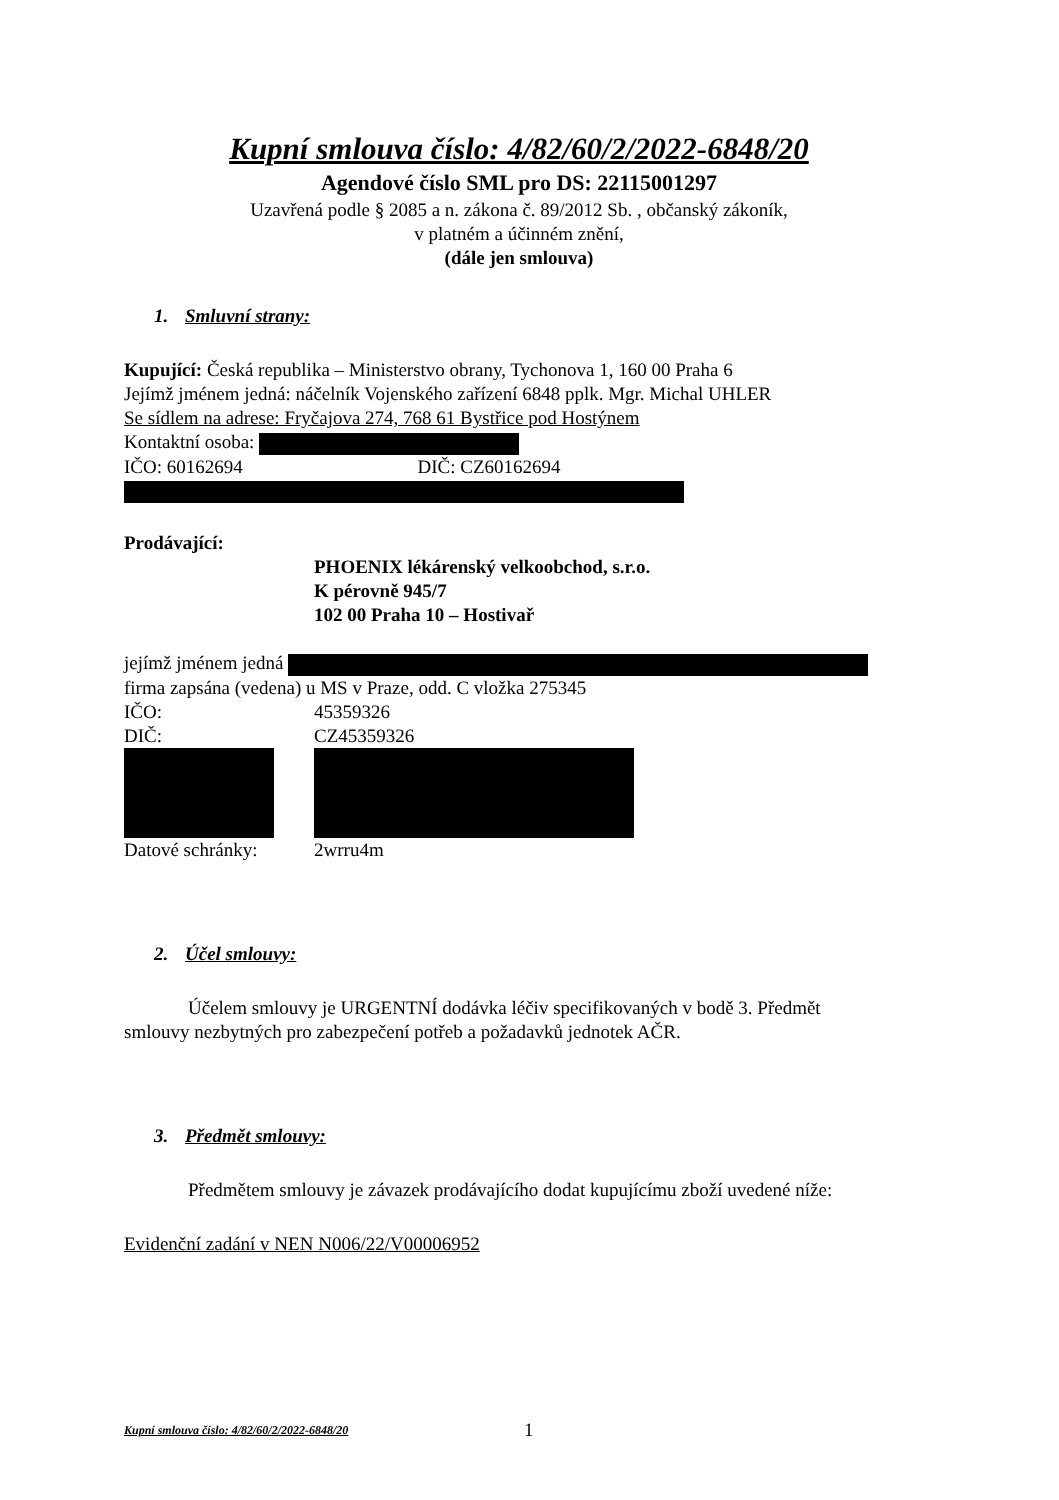Kupní smlouva číslo: 4/82/60/2/2022-6848/20
Agendové číslo SML pro DS: 22115001297
Uzavřená podle § 2085 a n. zákona č. 89/2012 Sb. , občanský zákoník,
v platném a účinném znění,
(dále jen smlouva)
1. Smluvní strany:
Kupující: Česká republika – Ministerstvo obrany, Tychonova 1, 160 00 Praha 6
Jejímž jménem jedná: náčelník Vojenského zařízení 6848 pplk. Mgr. Michal UHLER
Se sídlem na adrese: Fryčajova 274, 768 61 Bystřice pod Hostýnem
Kontaktní osoba:
IČO: 60162694 DIČ: CZ60162694
Prodávající:
PHOENIX lékárenský velkoobchod, s.r.o.
K pérovně 945/7
102 00 Praha 10 – Hostivař
jejímž jménem jedná
firma zapsána (vedena) u MS v Praze, odd. C vložka 275345
IČO: 45359326
DIČ: CZ45359326
Datové schránky: 2wrru4m
2. Účel smlouvy:
Účelem smlouvy je URGENTNÍ dodávka léčiv specifikovaných v bodě 3. Předmět smlouvy nezbytných pro zabezpečení potřeb a požadavků jednotek AČR.
3. Předmět smlouvy:
Předmětem smlouvy je závazek prodávajícího dodat kupujícímu zboží uvedené níže:
Evidenční zadání v NEN N006/22/V00006952
Kupní smlouva číslo: 4/82/60/2/2022-6848/20 1